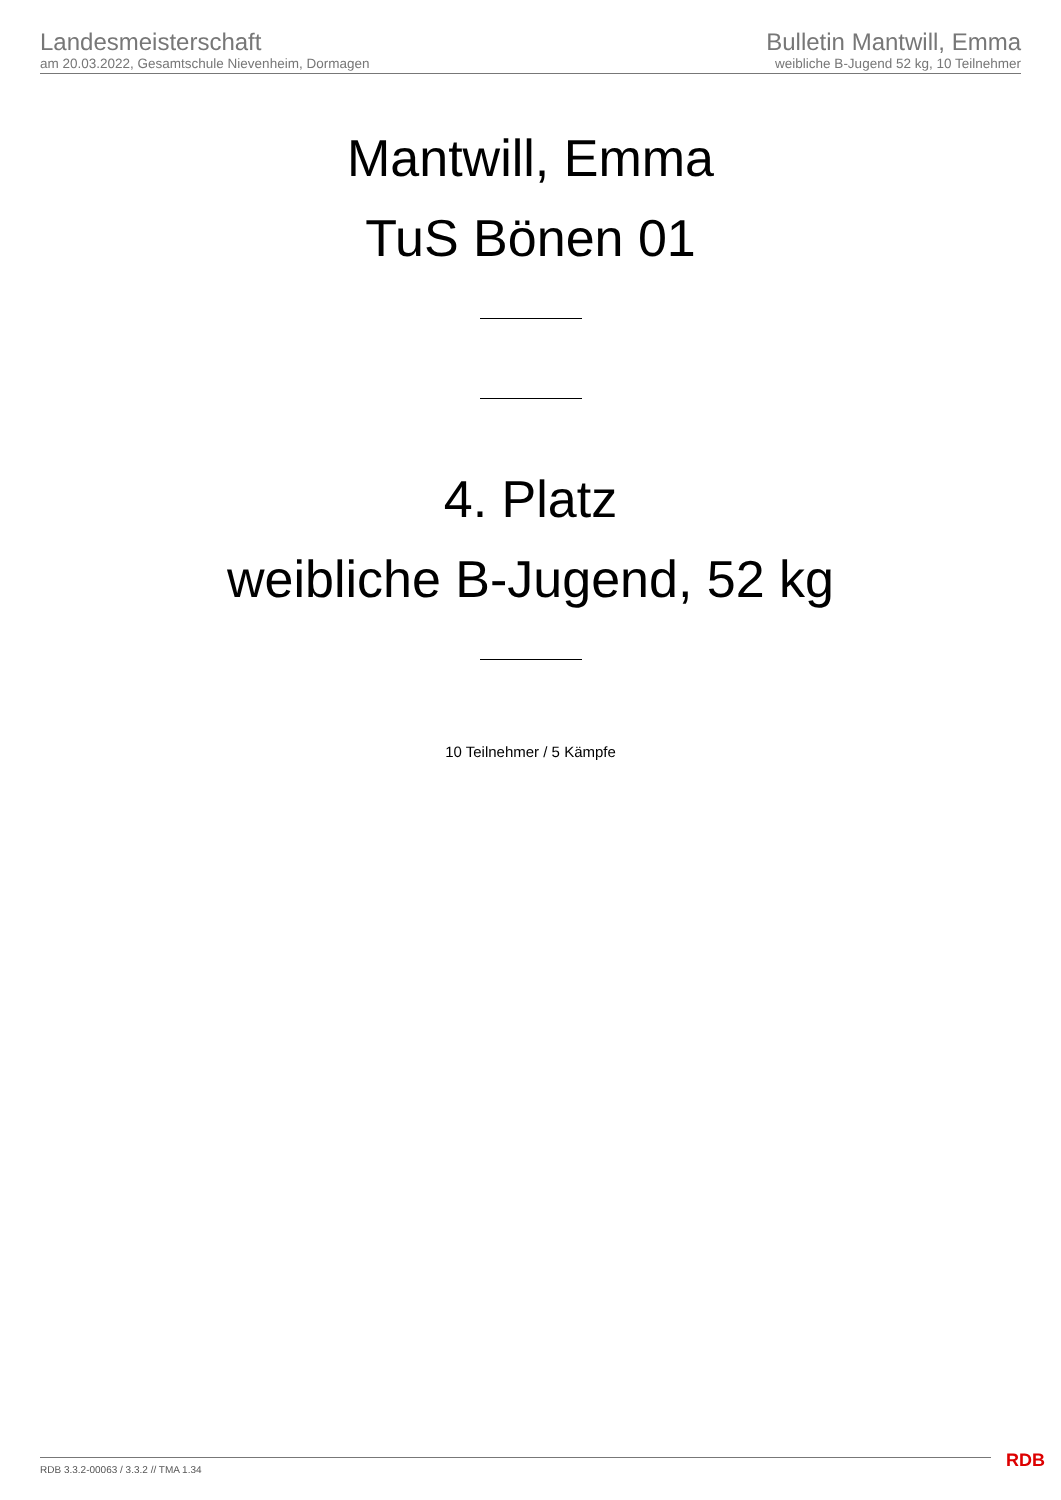Landesmeisterschaft
am 20.03.2022, Gesamtschule Nievenheim, Dormagen
Bulletin Mantwill, Emma
weibliche B-Jugend 52 kg, 10 Teilnehmer
Mantwill, Emma
TuS Bönen 01
4. Platz
weibliche B-Jugend, 52 kg
10 Teilnehmer / 5 Kämpfe
RDB 3.3.2-00063 / 3.3.2 // TMA 1.34
RDB